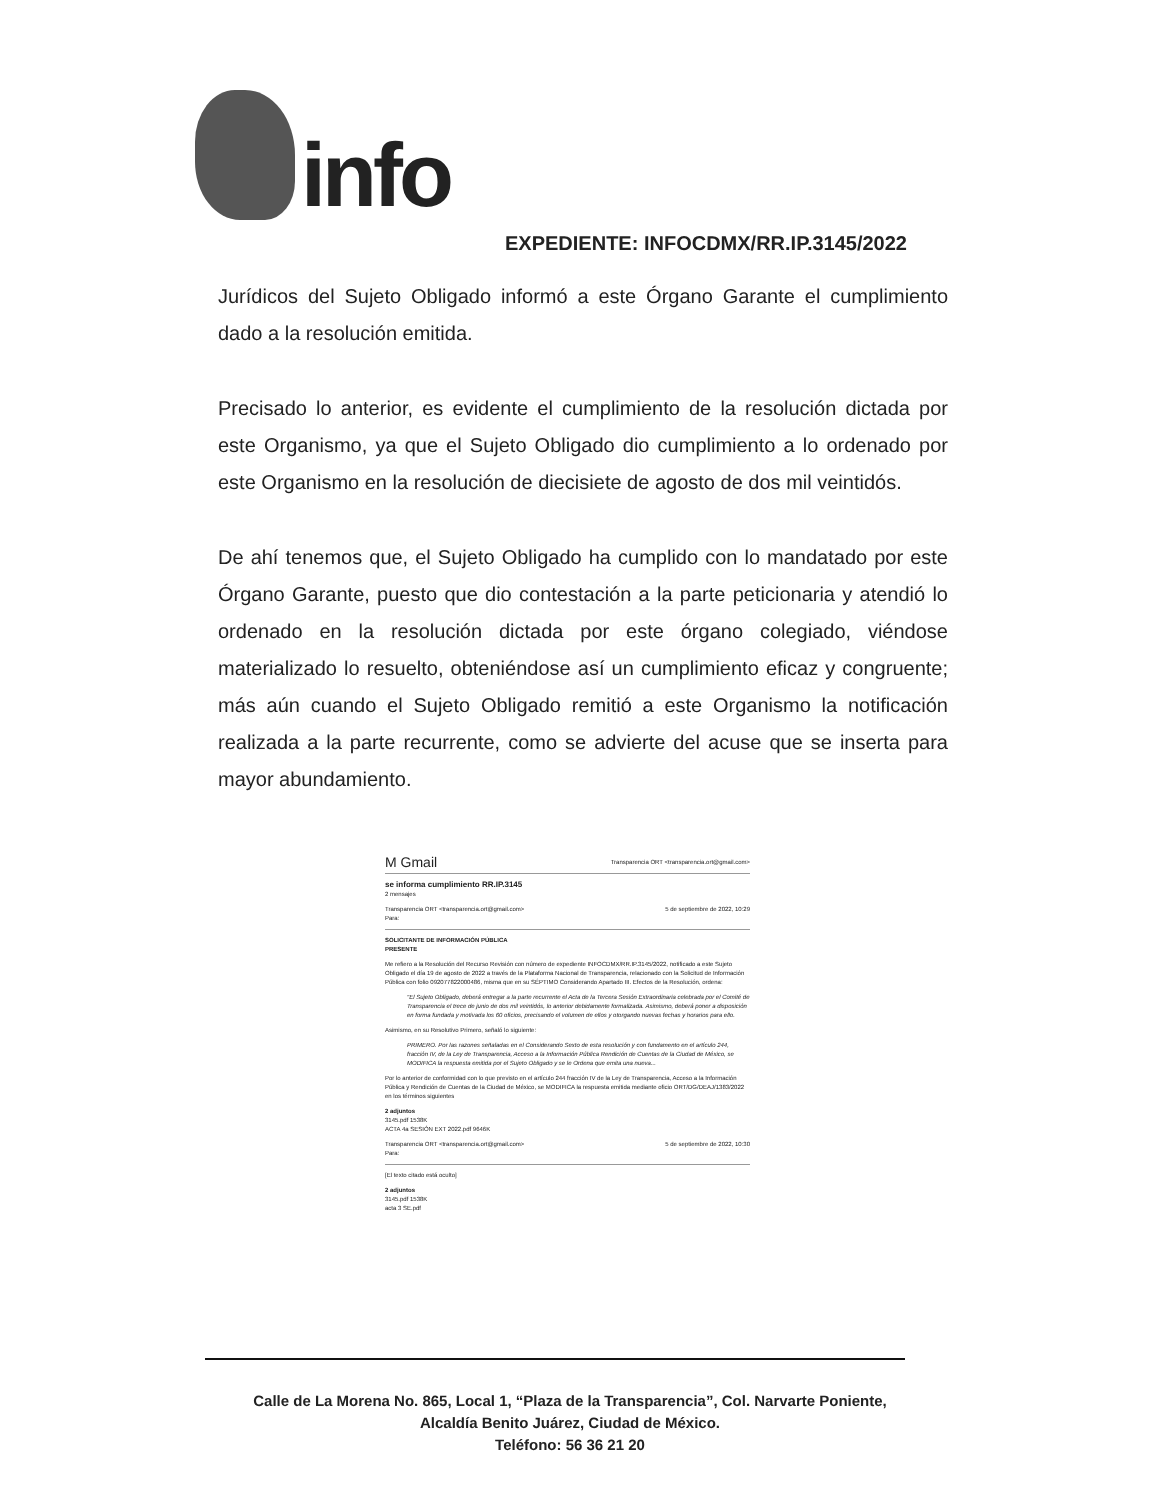info
EXPEDIENTE: INFOCDMX/RR.IP.3145/2022
Jurídicos del Sujeto Obligado informó a este Órgano Garante el cumplimiento dado a la resolución emitida.
Precisado lo anterior, es evidente el cumplimiento de la resolución dictada por este Organismo, ya que el Sujeto Obligado dio cumplimiento a lo ordenado por este Organismo en la resolución de diecisiete de agosto de dos mil veintidós.
De ahí tenemos que, el Sujeto Obligado ha cumplido con lo mandatado por este Órgano Garante, puesto que dio contestación a la parte peticionaria y atendió lo ordenado en la resolución dictada por este órgano colegiado, viéndose materializado lo resuelto, obteniéndose así un cumplimiento eficaz y congruente; más aún cuando el Sujeto Obligado remitió a este Organismo la notificación realizada a la parte recurrente, como se advierte del acuse que se inserta para mayor abundamiento.
M Gmail Transparencia ORT <transparencia.ort@gmail.com>
se informa cumplimiento RR.IP.3145
2 mensajes
Transparencia ORT <transparencia.ort@gmail.com>
Para: 5 de septiembre de 2022, 10:29
SOLICITANTE DE INFORMACIÓN PÚBLICA
PRESENTE
Me refiero a la Resolución del Recurso Revisión con número de expediente INFOCDMX/RR.IP.3145/2022, notificado a este Sujeto Obligado el día 19 de agosto de 2022 a través de la Plataforma Nacional de Transparencia, relacionado con la Solicitud de Información Pública con folio 092077822000486, misma que en su SÉPTIMO Considerando Apartado III. Efectos de la Resolución, ordena:
"El Sujeto Obligado, deberá entregar a la parte recurrente el Acta de la Tercera Sesión Extraordinaria celebrada por el Comité de Transparencia el trece de junio de dos mil veintidós, lo anterior debidamente formalizada. Asimismo, deberá poner a disposición en forma fundada y motivada los 60 oficios, precisando el volumen de ellos y otorgando nuevas fechas y horarios para ello.
Asimismo, en su Resolutivo Primero, señaló lo siguiente:
PRIMERO. Por las razones señaladas en el Considerando Sexto de esta resolución y con fundamento en el artículo 244, fracción IV, de la Ley de Transparencia, Acceso a la Información Pública Rendición de Cuentas de la Ciudad de México, se MODIFICA la respuesta emitida por el Sujeto Obligado y se le Ordena que emita una nueva...
Por lo anterior de conformidad con lo que previsto en el artículo 244 fracción IV de la Ley de Transparencia, Acceso a la Información Pública y Rendición de Cuentas de la Ciudad de México, se MODIFICA la respuesta emitida mediante oficio ORT/DG/DEAJ/1383/2022 en los términos siguientes
2 adjuntos
3145.pdf 1538K
ACTA 4a SESIÓN EXT 2022.pdf 9646K
Transparencia ORT <transparencia.ort@gmail.com>
Para: 5 de septiembre de 2022, 10:30
[El texto citado está oculto]
2 adjuntos
3145.pdf 1538K
acta 3 SE.pdf
Calle de La Morena No. 865, Local 1, “Plaza de la Transparencia”, Col. Narvarte Poniente,
Alcaldía Benito Juárez, Ciudad de México.
Teléfono: 56 36 21 20